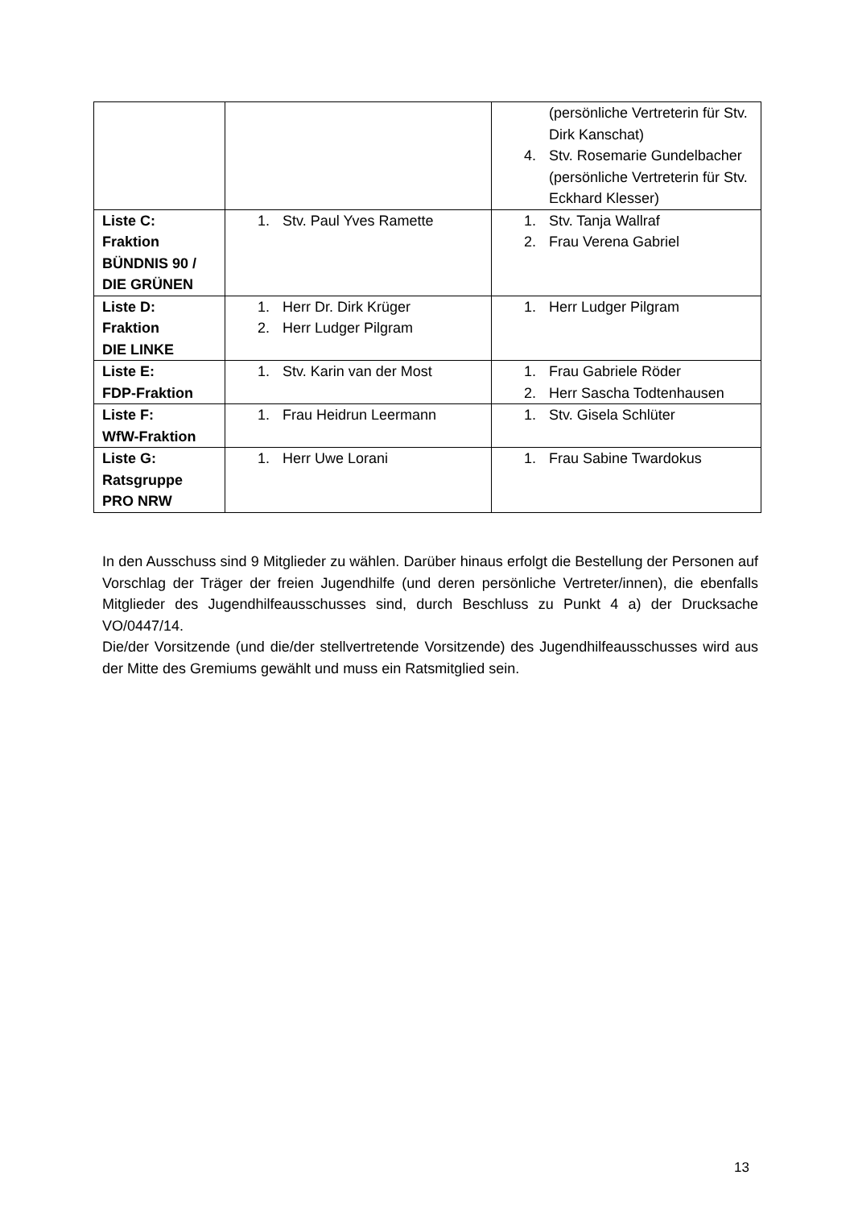| | | (persönliche Vertreterin für Stv. Dirk Kanschat) 4. Stv. Rosemarie Gundelbacher (persönliche Vertreterin für Stv. Eckhard Klesser) |
| Liste C: Fraktion BÜNDNIS 90 / DIE GRÜNEN | 1. Stv. Paul Yves Ramette | 1. Stv. Tanja Wallraf 2. Frau Verena Gabriel |
| Liste D: Fraktion DIE LINKE | 1. Herr Dr. Dirk Krüger 2. Herr Ludger Pilgram | 1. Herr Ludger Pilgram |
| Liste E: FDP-Fraktion | 1. Stv. Karin van der Most | 1. Frau Gabriele Röder 2. Herr Sascha Todtenhausen |
| Liste F: WfW-Fraktion | 1. Frau Heidrun Leermann | 1. Stv. Gisela Schlüter |
| Liste G: Ratsgruppe PRO NRW | 1. Herr Uwe Lorani | 1. Frau Sabine Twardokus |
In den Ausschuss sind 9 Mitglieder zu wählen. Darüber hinaus erfolgt die Bestellung der Personen auf Vorschlag der Träger der freien Jugendhilfe (und deren persönliche Vertreter/innen), die ebenfalls Mitglieder des Jugendhilfeausschusses sind, durch Beschluss zu Punkt 4 a) der Drucksache VO/0447/14.
Die/der Vorsitzende (und die/der stellvertretende Vorsitzende) des Jugendhilfeausschusses wird aus der Mitte des Gremiums gewählt und muss ein Ratsmitglied sein.
13